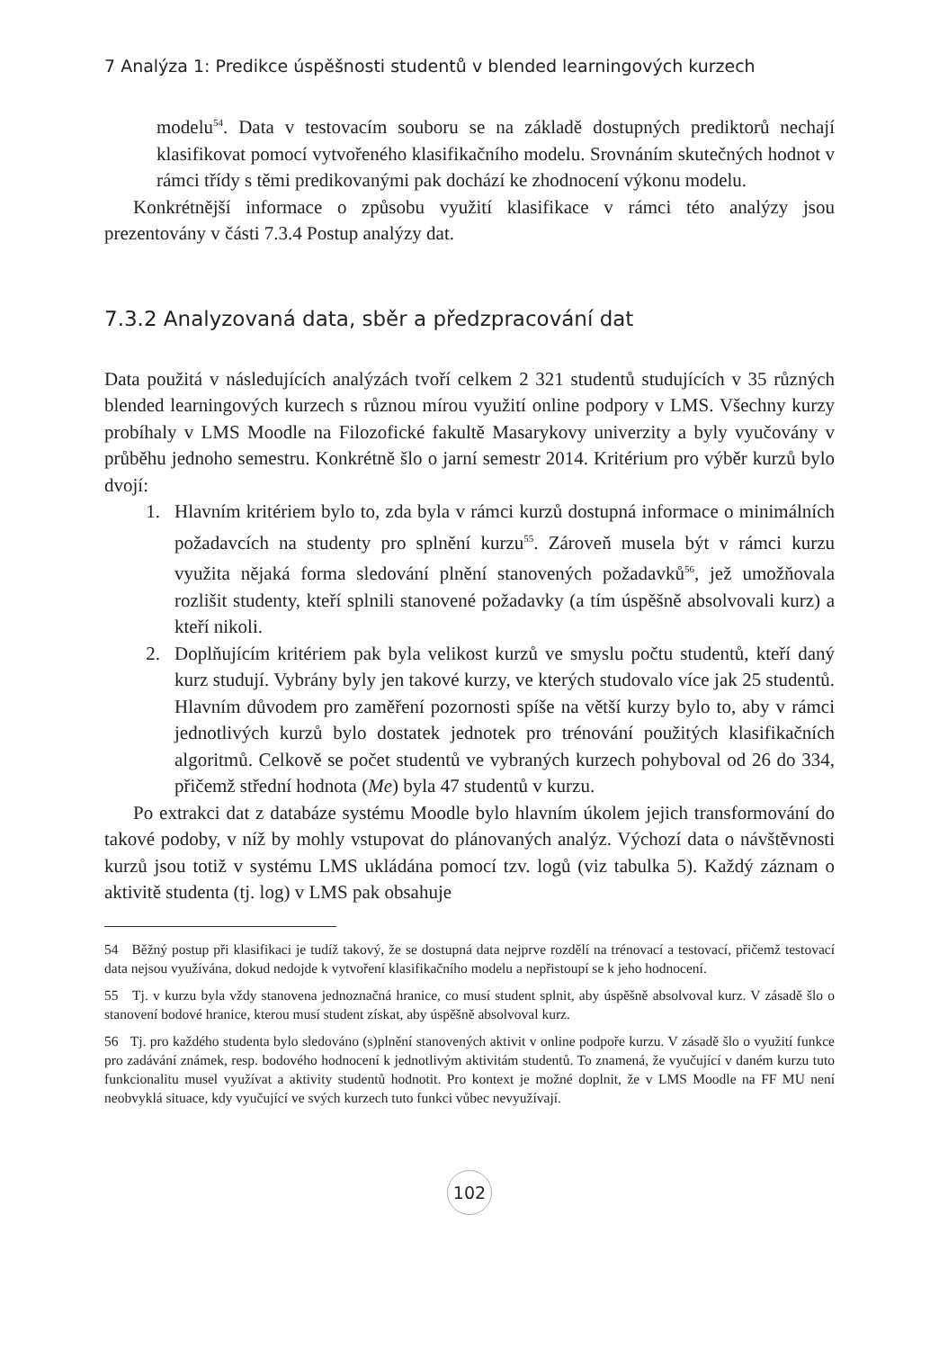7 Analýza 1: Predikce úspěšnosti studentů v blended learningových kurzech
modelu<sup>54</sup>. Data v testovacím souboru se na základě dostupných prediktorů nechají klasifikovat pomocí vytvořeného klasifikačního modelu. Srovnáním skutečných hodnot v rámci třídy s těmi predikovanými pak dochází ke zhodnocení výkonu modelu.
Konkrétnější informace o způsobu využití klasifikace v rámci této analýzy jsou prezentovány v části 7.3.4 Postup analýzy dat.
7.3.2 Analyzovaná data, sběr a předzpracování dat
Data použitá v následujících analýzách tvoří celkem 2 321 studentů studujících v 35 různých blended learningových kurzech s různou mírou využití online podpory v LMS. Všechny kurzy probíhaly v LMS Moodle na Filozofické fakultě Masarykovy univerzity a byly vyučovány v průběhu jednoho semestru. Konkrétně šlo o jarní semestr 2014. Kritérium pro výběr kurzů bylo dvojí:
1. Hlavním kritériem bylo to, zda byla v rámci kurzů dostupná informace o minimálních požadavcích na studenty pro splnění kurzu<sup>55</sup>. Zároveň musela být v rámci kurzu využita nějaká forma sledování plnění stanovených požadavků<sup>56</sup>, jež umožňovala rozlišit studenty, kteří splnili stanovené požadavky (a tím úspěšně absolvovali kurz) a kteří nikoli.
2. Doplňujícím kritériem pak byla velikost kurzů ve smyslu počtu studentů, kteří daný kurz studují. Vybrány byly jen takové kurzy, ve kterých studovalo více jak 25 studentů. Hlavním důvodem pro zaměření pozornosti spíše na větší kurzy bylo to, aby v rámci jednotlivých kurzů bylo dostatek jednotek pro trénování použitých klasifikačních algoritmů. Celkově se počet studentů ve vybraných kurzech pohyboval od 26 do 334, přičemž střední hodnota (Me) byla 47 studentů v kurzu.
Po extrakci dat z databáze systému Moodle bylo hlavním úkolem jejich transformování do takové podoby, v níž by mohly vstupovat do plánovaných analýz. Výchozí data o návštěvnosti kurzů jsou totiž v systému LMS ukládána pomocí tzv. logů (viz tabulka 5). Každý záznam o aktivitě studenta (tj. log) v LMS pak obsahuje
54 Běžný postup při klasifikaci je tudíž takový, že se dostupná data nejprve rozdělí na trénovací a testovací, přičemž testovací data nejsou využívána, dokud nedojde k vytvoření klasifikačního modelu a nepřistoupí se k jeho hodnocení.
55 Tj. v kurzu byla vždy stanovena jednoznačná hranice, co musí student splnit, aby úspěšně absolvoval kurz. V zásadě šlo o stanovení bodové hranice, kterou musí student získat, aby úspěšně absolvoval kurz.
56 Tj. pro každého studenta bylo sledováno (s)plnění stanovených aktivit v online podpoře kurzu. V zásadě šlo o využití funkce pro zadávání známek, resp. bodového hodnocení k jednotlivým aktivitám studentů. To znamená, že vyučující v daném kurzu tuto funkcionalitu musel využívat a aktivity studentů hodnotit. Pro kontext je možné doplnit, že v LMS Moodle na FF MU není neobvyklá situace, kdy vyučující ve svých kurzech tuto funkci vůbec nevyužívají.
102